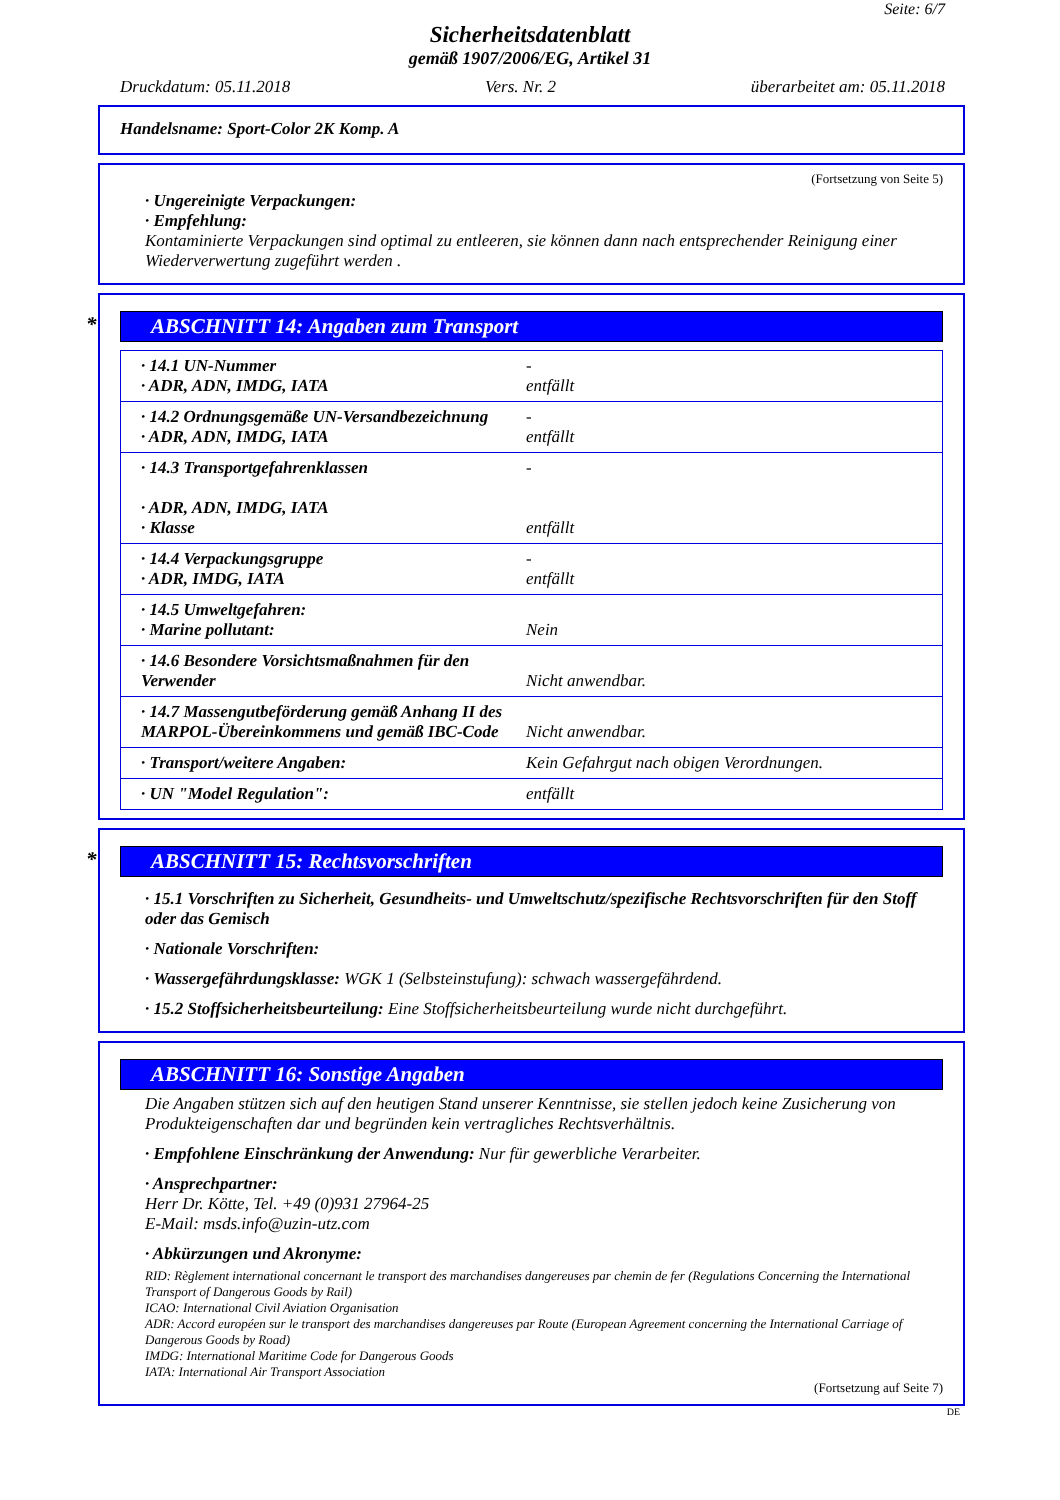Seite: 6/7
Sicherheitsdatenblatt
gemäß 1907/2006/EG, Artikel 31
Druckdatum: 05.11.2018 Vers. Nr. 2 überarbeitet am: 05.11.2018
Handelsname: Sport-Color 2K Komp. A
(Fortsetzung von Seite 5)
· Ungereinigte Verpackungen:
· Empfehlung:
Kontaminierte Verpackungen sind optimal zu entleeren, sie können dann nach entsprechender Reinigung einer Wiederverwertung zugeführt werden .
* ABSCHNITT 14: Angaben zum Transport
| · 14.1 UN-Nummer · ADR, ADN, IMDG, IATA | - entfällt |
| · 14.2 Ordnungsgemäße UN-Versandbezeichnung · ADR, ADN, IMDG, IATA | - entfällt |
| · 14.3 Transportgefahrenklassen · ADR, ADN, IMDG, IATA · Klasse | - entfällt |
| · 14.4 Verpackungsgruppe · ADR, IMDG, IATA | - entfällt |
| · 14.5 Umweltgefahren: · Marine pollutant: | Nein |
| · 14.6 Besondere Vorsichtsmaßnahmen für den Verwender | Nicht anwendbar. |
| · 14.7 Massengutbeförderung gemäß Anhang II des MARPOL-Übereinkommens und gemäß IBC-Code | Nicht anwendbar. |
| · Transport/weitere Angaben: | Kein Gefahrgut nach obigen Verordnungen. |
| · UN "Model Regulation": | entfällt |
* ABSCHNITT 15: Rechtsvorschriften
· 15.1 Vorschriften zu Sicherheit, Gesundheits- und Umweltschutz/spezifische Rechtsvorschriften für den Stoff oder das Gemisch
· Nationale Vorschriften:
· Wassergefährdungsklasse: WGK 1 (Selbsteinstufung): schwach wassergefährdend.
· 15.2 Stoffsicherheitsbeurteilung: Eine Stoffsicherheitsbeurteilung wurde nicht durchgeführt.
ABSCHNITT 16: Sonstige Angaben
Die Angaben stützen sich auf den heutigen Stand unserer Kenntnisse, sie stellen jedoch keine Zusicherung von Produkteigenschaften dar und begründen kein vertragliches Rechtsverhältnis.
· Empfohlene Einschränkung der Anwendung: Nur für gewerbliche Verarbeiter.
· Ansprechpartner:
Herr Dr. Kötte, Tel. +49 (0)931 27964-25
E-Mail: msds.info@uzin-utz.com
· Abkürzungen und Akronyme:
RID: Règlement international concernant le transport des marchandises dangereuses par chemin de fer (Regulations Concerning the International Transport of Dangerous Goods by Rail)
ICAO: International Civil Aviation Organisation
ADR: Accord européen sur le transport des marchandises dangereuses par Route (European Agreement concerning the International Carriage of Dangerous Goods by Road)
IMDG: International Maritime Code for Dangerous Goods
IATA: International Air Transport Association
(Fortsetzung auf Seite 7)
DE